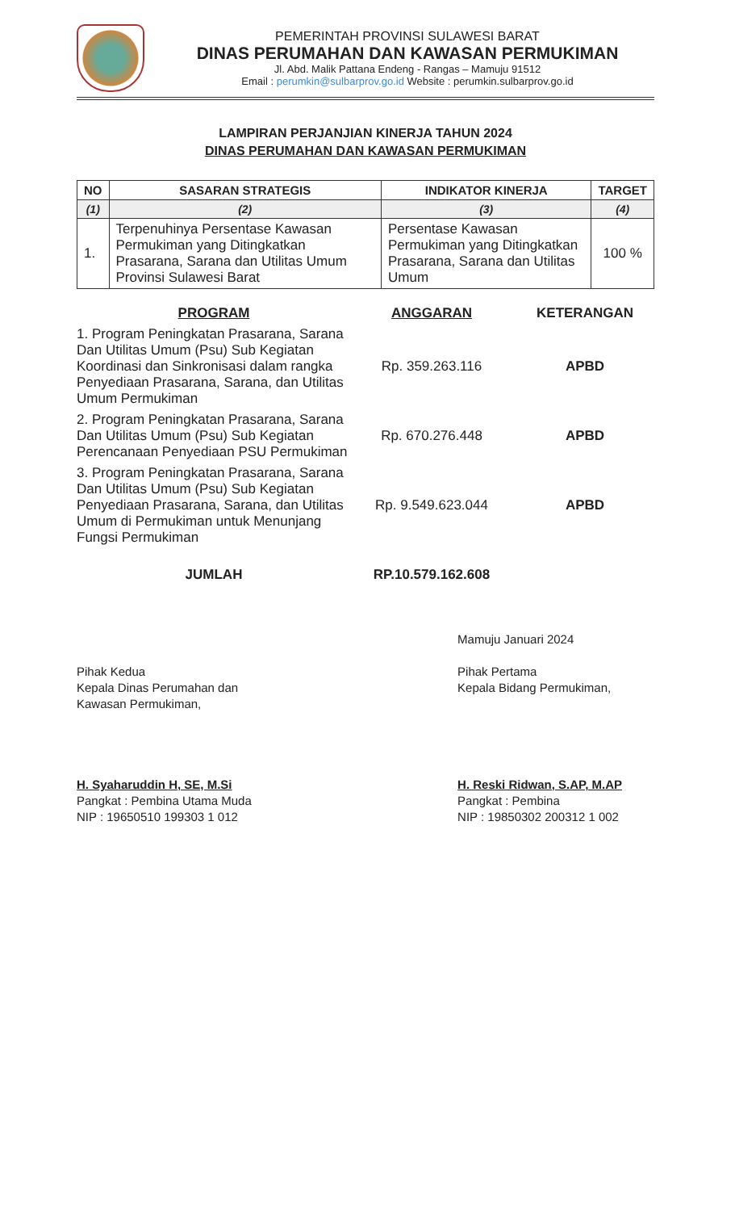PEMERINTAH PROVINSI SULAWESI BARAT
DINAS PERUMAHAN DAN KAWASAN PERMUKIMAN
Jl. Abd. Malik Pattana Endeng - Rangas – Mamuju 91512
Email : perumkin@sulbarprov.go.id Website : perumkin.sulbarprov.go.id
LAMPIRAN PERJANJIAN KINERJA TAHUN 2024
DINAS PERUMAHAN DAN KAWASAN PERMUKIMAN
| NO | SASARAN STRATEGIS | INDIKATOR KINERJA | TARGET |
| --- | --- | --- | --- |
| (1) | (2) | (3) | (4) |
| 1. | Terpenuhinya Persentase Kawasan Permukiman yang Ditingkatkan Prasarana, Sarana dan Utilitas Umum Provinsi Sulawesi Barat | Persentase Kawasan Permukiman yang Ditingkatkan Prasarana, Sarana dan Utilitas Umum | 100 % |
PROGRAM
ANGGARAN
KETERANGAN
1. Program Peningkatan Prasarana, Sarana Dan Utilitas Umum (Psu) Sub Kegiatan Koordinasi dan Sinkronisasi dalam rangka Penyediaan Prasarana, Sarana, dan Utilitas Umum Permukiman
Rp. 359.263.116
APBD
2. Program Peningkatan Prasarana, Sarana Dan Utilitas Umum (Psu) Sub Kegiatan Perencanaan Penyediaan PSU Permukiman
Rp. 670.276.448
APBD
3. Program Peningkatan Prasarana, Sarana Dan Utilitas Umum (Psu) Sub Kegiatan Penyediaan Prasarana, Sarana, dan Utilitas Umum di Permukiman untuk Menunjang Fungsi Permukiman
Rp. 9.549.623.044
APBD
JUMLAH
RP.10.579.162.608
Pihak Kedua
Kepala Dinas Perumahan dan
Kawasan Permukiman,
H. Syaharuddin H, SE, M.Si
Pangkat : Pembina Utama Muda
NIP : 19650510 199303 1 012
Mamuju Januari 2024
Pihak Pertama
Kepala Bidang Permukiman,
H. Reski Ridwan, S.AP, M.AP
Pangkat : Pembina
NIP : 19850302 200312 1 002